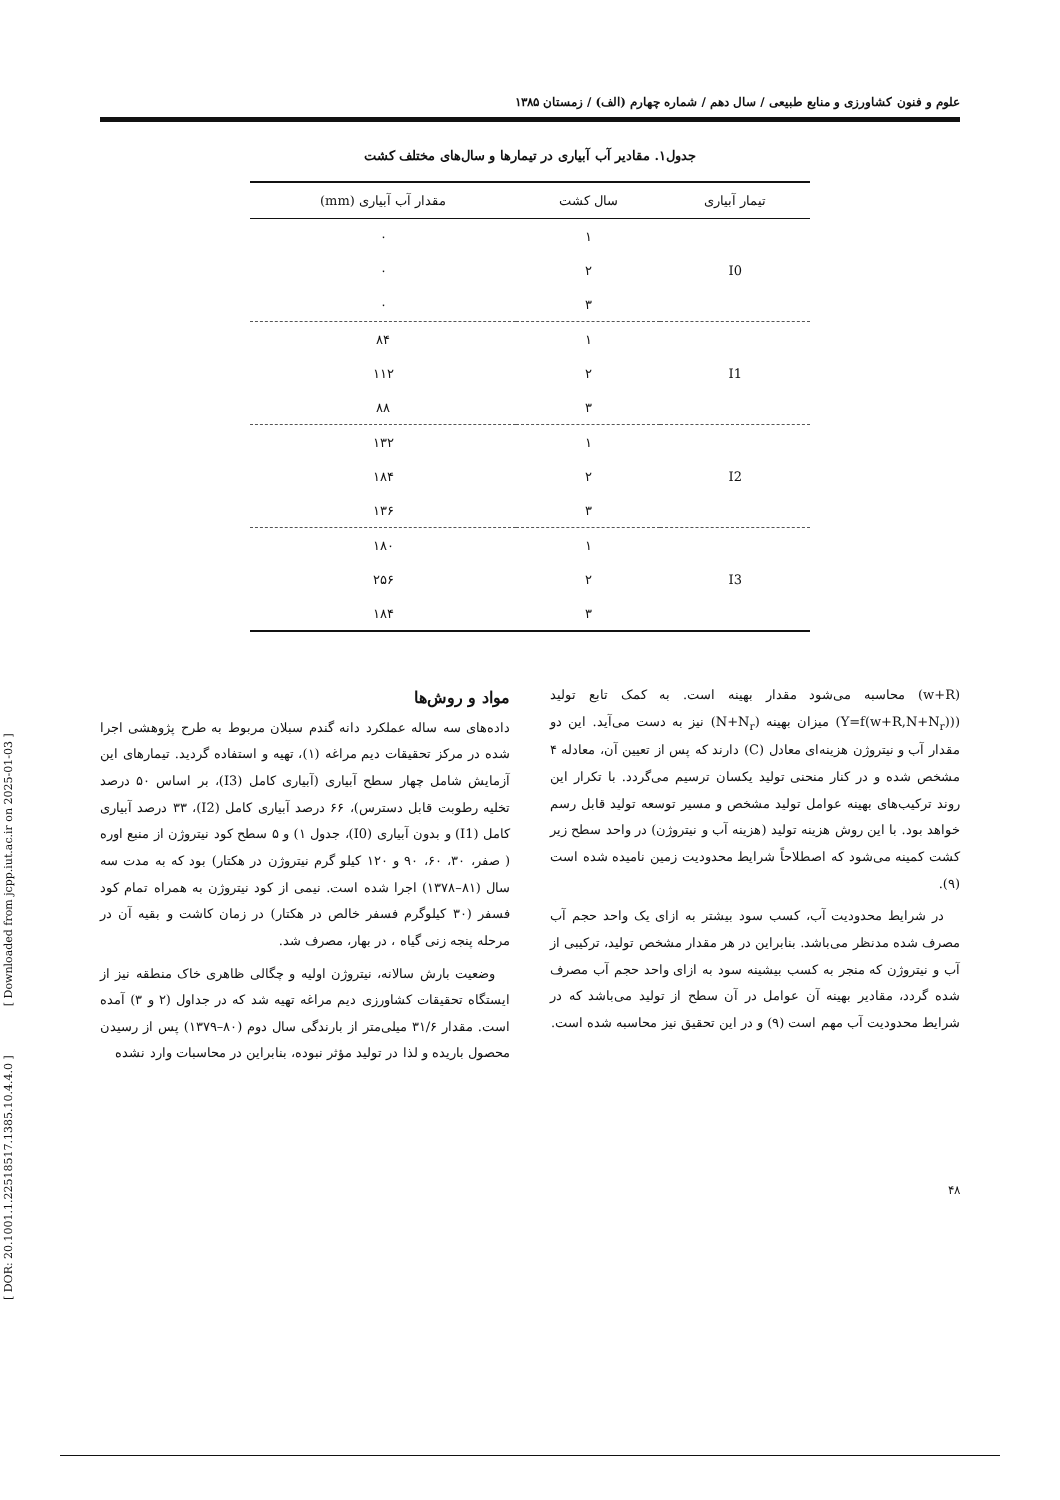[ DOR: 20.1001.1.22518517.1385.10.4.4.0 ] [ Downloaded from jcpp.iut.ac.ir on 2025-01-03 ]
علوم و فنون کشاورزی و منابع طبیعی / سال دهم / شماره چهارم (الف) / زمستان ۱۳۸۵
جدول۱. مقادیر آب آبیاری در تیمارها و سال‌های مختلف کشت
| تیمار آبیاری | سال کشت | مقدار آب آبیاری (mm) |
| --- | --- | --- |
| I0 | ۱ | ۰ |
| | ۲ | ۰ |
| | ۳ | ۰ |
| I1 | ۱ | ۸۴ |
| | ۲ | ۱۱۲ |
| | ۳ | ۸۸ |
| I2 | ۱ | ۱۳۲ |
| | ۲ | ۱۸۴ |
| | ۳ | ۱۳۶ |
| I3 | ۱ | ۱۸۰ |
| | ۲ | ۲۵۶ |
| | ۳ | ۱۸۴ |
(w+R) محاسبه می‌شود مقدار بهینه است. به کمک تابع تولید ((Y=f(w+R,N+N<sub>r</sub>)) میزان بهینه (N+N<sub>r</sub>) نیز به دست می‌آید. این دو مقدار آب و نیتروژن هزینه‌ای معادل (C) دارند که پس از تعیین آن، معادله ۴ مشخص شده و در کنار منحنی تولید یکسان ترسیم می‌گردد. با تکرار این روند ترکیب‌های بهینه عوامل تولید مشخص و مسیر توسعه تولید قابل رسم خواهد بود. با این روش هزینه تولید (هزینه آب و نیتروژن) در واحد سطح زیر کشت کمینه می‌شود که اصطلاحاً شرایط محدودیت زمین نامیده شده است (۹).
در شرایط محدودیت آب، کسب سود بیشتر به ازای یک واحد حجم آب مصرف شده مدنظر می‌باشد. بنابراین در هر مقدار مشخص تولید، ترکیبی از آب و نیتروژن که منجر به کسب بیشینه سود به ازای واحد حجم آب مصرف شده گردد، مقادیر بهینه آن عوامل در آن سطح از تولید می‌باشد که در شرایط محدودیت آب مهم است (۹) و در این تحقیق نیز محاسبه شده است.
مواد و روش‌ها
داده‌های سه ساله عملکرد دانه گندم سبلان مربوط به طرح پژوهشی اجرا شده در مرکز تحقیقات دیم مراغه (۱)، تهیه و استفاده گردید. تیمارهای این آزمایش شامل چهار سطح آبیاری (آبیاری کامل (I3)، بر اساس ۵۰ درصد تخلیه رطوبت قابل دسترس)، ۶۶ درصد آبیاری کامل (I2)، ۳۳ درصد آبیاری کامل (I1) و بدون آبیاری (I0)، جدول ۱) و ۵ سطح کود نیتروژن از منبع اوره ( صفر، ۳۰، ۶۰، ۹۰ و ۱۲۰ کیلو گرم نیتروژن در هکتار) بود که به مدت سه سال (۸۱–۱۳۷۸) اجرا شده است. نیمی از کود نیتروژن به همراه تمام کود فسفر (۳۰ کیلوگرم فسفر خالص در هکتار) در زمان کاشت و بقیه آن در مرحله پنجه زنی گیاه ، در بهار، مصرف شد.
وضعیت بارش سالانه، نیتروژن اولیه و چگالی ظاهری خاک منطقه نیز از ایستگاه تحقیقات کشاورزی دیم مراغه تهیه شد که در جداول (۲ و ۳) آمده است. مقدار ۳۱/۶ میلی‌متر از بارندگی سال دوم (۸۰–۱۳۷۹) پس از رسیدن محصول باریده و لذا در تولید مؤثر نبوده، بنابراین در محاسبات وارد نشده
۴۸